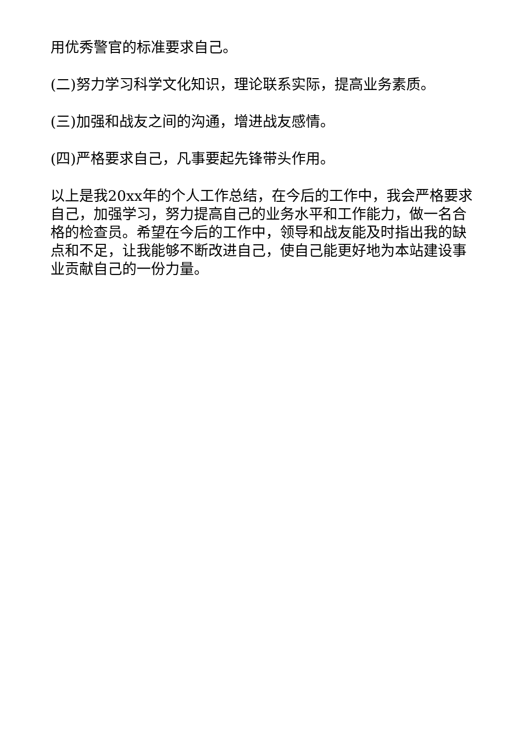用优秀警官的标准要求自己。
(二)努力学习科学文化知识，理论联系实际，提高业务素质。
(三)加强和战友之间的沟通，增进战友感情。
(四)严格要求自己，凡事要起先锋带头作用。
以上是我20xx年的个人工作总结，在今后的工作中，我会严格要求自己，加强学习，努力提高自己的业务水平和工作能力，做一名合格的检查员。希望在今后的工作中，领导和战友能及时指出我的缺点和不足，让我能够不断改进自己，使自己能更好地为本站建设事业贡献自己的一份力量。